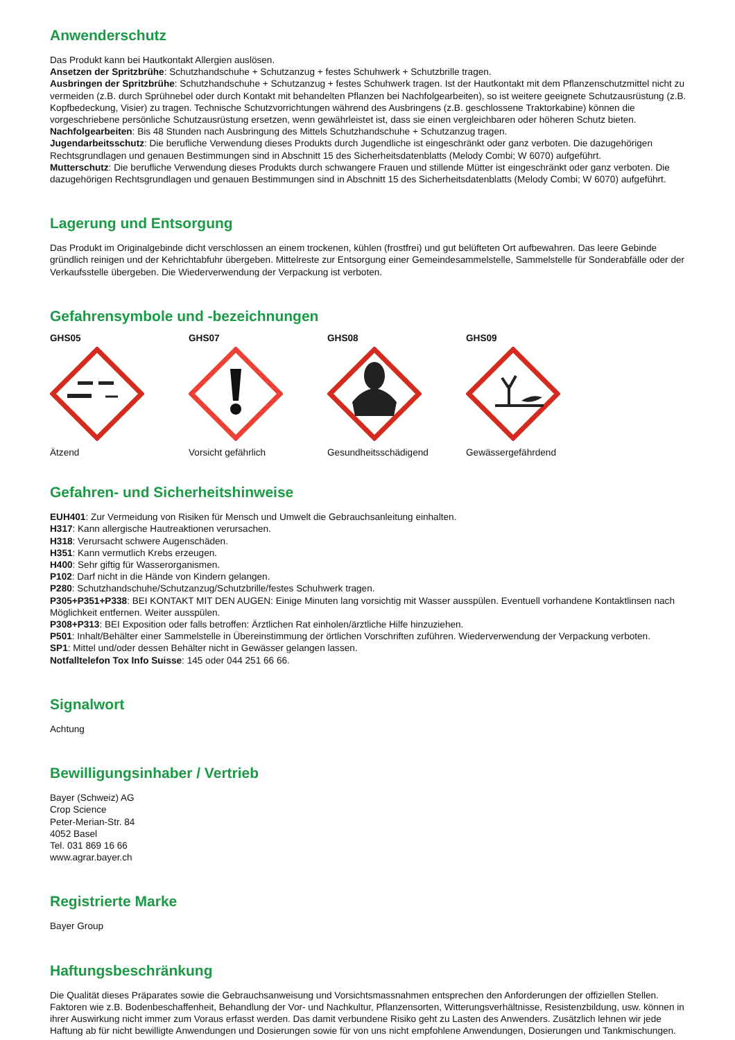Anwenderschutz
Das Produkt kann bei Hautkontakt Allergien auslösen.
Ansetzen der Spritzbrühe: Schutzhandschuhe + Schutzanzug + festes Schuhwerk + Schutzbrille tragen.
Ausbringen der Spritzbrühe: Schutzhandschuhe + Schutzanzug + festes Schuhwerk tragen. Ist der Hautkontakt mit dem Pflanzenschutzmittel nicht zu vermeiden (z.B. durch Sprühnebel oder durch Kontakt mit behandelten Pflanzen bei Nachfolgearbeiten), so ist weitere geeignete Schutzausrüstung (z.B. Kopfbedeckung, Visier) zu tragen. Technische Schutzvorrichtungen während des Ausbringens (z.B. geschlossene Traktorkabine) können die vorgeschriebene persönliche Schutzausrüstung ersetzen, wenn gewährleistet ist, dass sie einen vergleichbaren oder höheren Schutz bieten.
Nachfolgearbeiten: Bis 48 Stunden nach Ausbringung des Mittels Schutzhandschuhe + Schutzanzug tragen.
Jugendarbeitsschutz: Die berufliche Verwendung dieses Produkts durch Jugendliche ist eingeschränkt oder ganz verboten. Die dazugehörigen Rechtsgrundlagen und genauen Bestimmungen sind in Abschnitt 15 des Sicherheitsdatenblatts (Melody Combi; W 6070) aufgeführt.
Mutterschutz: Die berufliche Verwendung dieses Produkts durch schwangere Frauen und stillende Mütter ist eingeschränkt oder ganz verboten. Die dazugehörigen Rechtsgrundlagen und genauen Bestimmungen sind in Abschnitt 15 des Sicherheitsdatenblatts (Melody Combi; W 6070) aufgeführt.
Lagerung und Entsorgung
Das Produkt im Originalgebinde dicht verschlossen an einem trockenen, kühlen (frostfrei) und gut belüfteten Ort aufbewahren. Das leere Gebinde gründlich reinigen und der Kehrichtabfuhr übergeben. Mittelreste zur Entsorgung einer Gemeindesammelstelle, Sammelstelle für Sonderabfälle oder der Verkaufsstelle übergeben. Die Wiederverwendung der Verpackung ist verboten.
Gefahrensymbole und -bezeichnungen
GHS05
Ätzend
GHS07
Vorsicht gefährlich
GHS08
Gesundheitsschädigend
GHS09
Gewässergefährdend
Gefahren- und Sicherheitshinweise
EUH401: Zur Vermeidung von Risiken für Mensch und Umwelt die Gebrauchsanleitung einhalten.
H317: Kann allergische Hautreaktionen verursachen.
H318: Verursacht schwere Augenschäden.
H351: Kann vermutlich Krebs erzeugen.
H400: Sehr giftig für Wasserorganismen.
P102: Darf nicht in die Hände von Kindern gelangen.
P280: Schutzhandschuhe/Schutzanzug/Schutzbrille/festes Schuhwerk tragen.
P305+P351+P338: BEI KONTAKT MIT DEN AUGEN: Einige Minuten lang vorsichtig mit Wasser ausspülen. Eventuell vorhandene Kontaktlinsen nach Möglichkeit entfernen. Weiter ausspülen.
P308+P313: BEI Exposition oder falls betroffen: Ärztlichen Rat einholen/ärztliche Hilfe hinzuziehen.
P501: Inhalt/Behälter einer Sammelstelle in Übereinstimmung der örtlichen Vorschriften zuführen. Wiederverwendung der Verpackung verboten.
SP1: Mittel und/oder dessen Behälter nicht in Gewässer gelangen lassen.
Notfalltelefon Tox Info Suisse: 145 oder 044 251 66 66.
Signalwort
Achtung
Bewilligungsinhaber / Vertrieb
Bayer (Schweiz) AG
Crop Science
Peter-Merian-Str. 84
4052 Basel
Tel. 031 869 16 66
www.agrar.bayer.ch
Registrierte Marke
Bayer Group
Haftungsbeschränkung
Die Qualität dieses Präparates sowie die Gebrauchsanweisung und Vorsichtsmassnahmen entsprechen den Anforderungen der offiziellen Stellen. Faktoren wie z.B. Bodenbeschaffenheit, Behandlung der Vor- und Nachkultur, Pflanzensorten, Witterungsverhältnisse, Resistenzbildung, usw. können in ihrer Auswirkung nicht immer zum Voraus erfasst werden. Das damit verbundene Risiko geht zu Lasten des Anwenders. Zusätzlich lehnen wir jede Haftung ab für nicht bewilligte Anwendungen und Dosierungen sowie für von uns nicht empfohlene Anwendungen, Dosierungen und Tankmischungen.